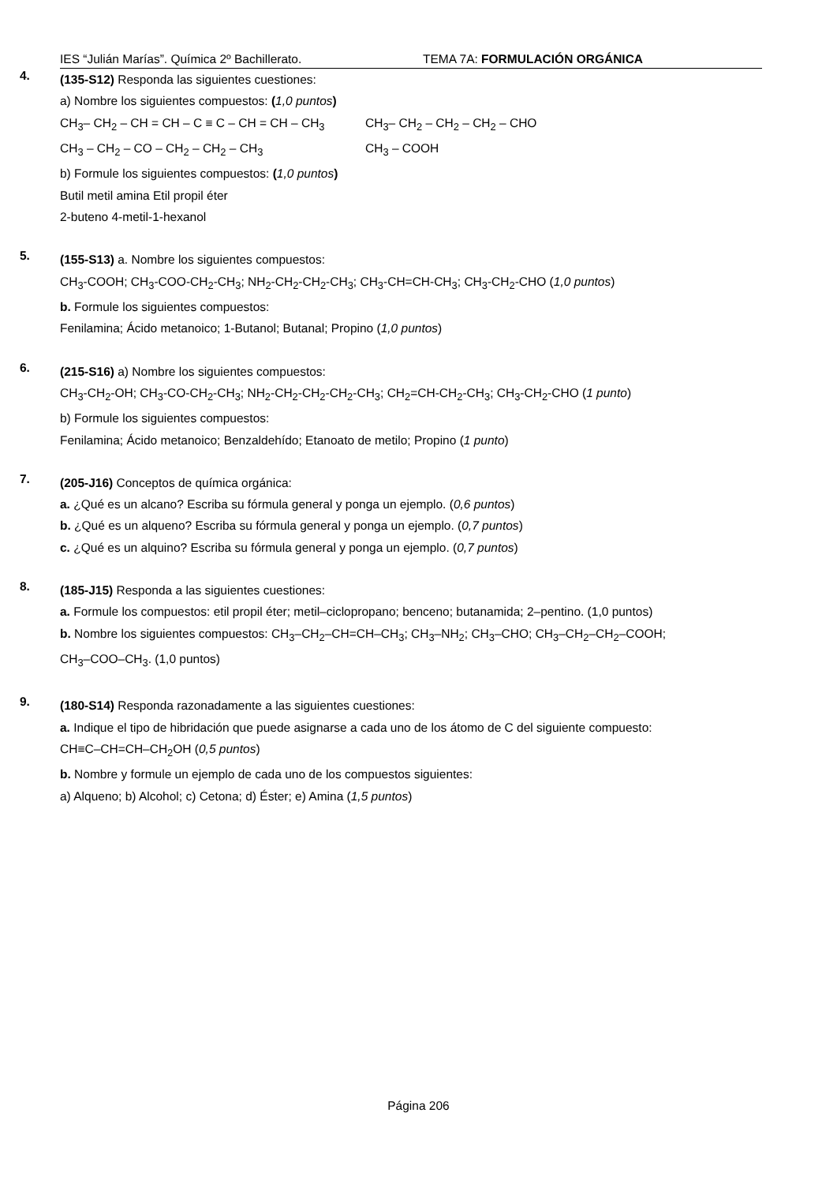IES “Julián Marías”. Química 2º Bachillerato. TEMA 7A: FORMULACIÓN ORGÁNICA
4.
(135-S12) Responda las siguientes cuestiones:
a) Nombre los siguientes compuestos: (1,0 puntos)
CH<sub>3</sub>– CH<sub>2</sub> – CH = CH – C ≡ C – CH = CH – CH<sub>3</sub> CH<sub>3</sub>– CH<sub>2</sub> – CH<sub>2</sub> – CH<sub>2</sub> – CHO
CH<sub>3</sub> – CH<sub>2</sub> – CO – CH<sub>2</sub> – CH<sub>2</sub> – CH<sub>3</sub> CH<sub>3</sub> – COOH
b) Formule los siguientes compuestos: (1,0 puntos)
Butil metil amina Etil propil éter
2-buteno 4-metil-1-hexanol
5.
(155-S13) a. Nombre los siguientes compuestos:
CH<sub>3</sub>-COOH; CH<sub>3</sub>-COO-CH<sub>2</sub>-CH<sub>3</sub>; NH<sub>2</sub>-CH<sub>2</sub>-CH<sub>2</sub>-CH<sub>3</sub>; CH<sub>3</sub>-CH=CH-CH<sub>3</sub>; CH<sub>3</sub>-CH<sub>2</sub>-CHO (1,0 puntos)
b. Formule los siguientes compuestos:
Fenilamina; Ácido metanoico; 1-Butanol; Butanal; Propino (1,0 puntos)
6.
(215-S16) a) Nombre los siguientes compuestos:
CH<sub>3</sub>-CH<sub>2</sub>-OH; CH<sub>3</sub>-CO-CH<sub>2</sub>-CH<sub>3</sub>; NH<sub>2</sub>-CH<sub>2</sub>-CH<sub>2</sub>-CH<sub>2</sub>-CH<sub>3</sub>; CH<sub>2</sub>=CH-CH<sub>2</sub>-CH<sub>3</sub>; CH<sub>3</sub>-CH<sub>2</sub>-CHO (1 punto)
b) Formule los siguientes compuestos:
Fenilamina; Ácido metanoico; Benzaldehído; Etanoato de metilo; Propino (1 punto)
7.
(205-J16) Conceptos de química orgánica:
a. ¿Qué es un alcano? Escriba su fórmula general y ponga un ejemplo. (0,6 puntos)
b. ¿Qué es un alqueno? Escriba su fórmula general y ponga un ejemplo. (0,7 puntos)
c. ¿Qué es un alquino? Escriba su fórmula general y ponga un ejemplo. (0,7 puntos)
8.
(185-J15) Responda a las siguientes cuestiones:
a. Formule los compuestos: etil propil éter; metil–ciclopropano; benceno; butanamida; 2–pentino. (1,0 puntos)
b. Nombre los siguientes compuestos: CH<sub>3</sub>–CH<sub>2</sub>–CH=CH–CH<sub>3</sub>; CH<sub>3</sub>–NH<sub>2</sub>; CH<sub>3</sub>–CHO; CH<sub>3</sub>–CH<sub>2</sub>–CH<sub>2</sub>–COOH;
CH<sub>3</sub>–COO–CH<sub>3</sub>. (1,0 puntos)
9.
(180-S14) Responda razonadamente a las siguientes cuestiones:
a. Indique el tipo de hibridación que puede asignarse a cada uno de los átomo de C del siguiente compuesto:
CH≡C–CH=CH–CH<sub>2</sub>OH (0,5 puntos)
b. Nombre y formule un ejemplo de cada uno de los compuestos siguientes:
a) Alqueno; b) Alcohol; c) Cetona; d) Éster; e) Amina (1,5 puntos)
Página 206